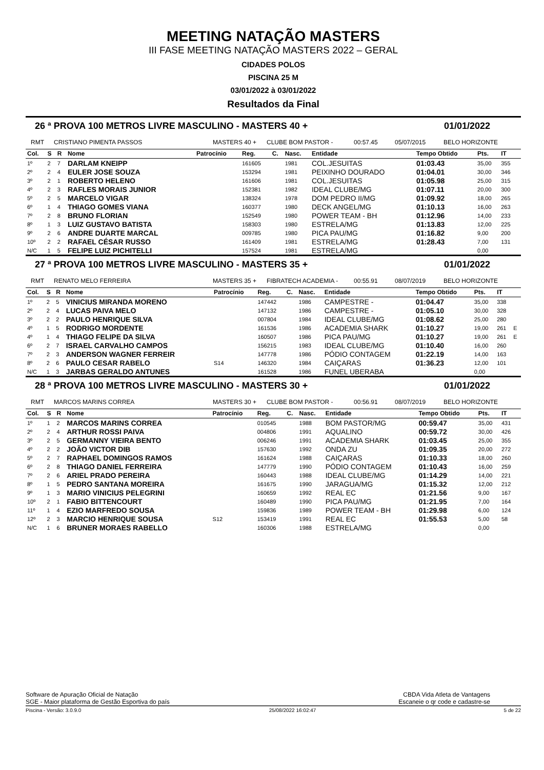MEETING NATAÇÃO MASTERS
III FASE MEETING NATAÇÃO MASTERS 2022 – GERAL
CIDADES POLOS
PISCINA 25 M
03/01/2022 à 03/01/2022
Resultados da Final
26 ª PROVA 100 METROS LIVRE MASCULINO - MASTERS 40 + 01/01/2022
RMT CRISTIANO PIMENTA PASSOS MASTERS 40 + CLUBE BOM PASTOR - 00:57.45 05/07/2015 BELO HORIZONTE
| Col. | S | R | Nome | Patrocínio | Reg. | C. | Nasc. | Entidade | Tempo Obtido | Pts. | IT | |
| --- | --- | --- | --- | --- | --- | --- | --- | --- | --- | --- | --- | --- |
| 1º | 2 | 7 | DARLAM KNEIPP | | 161605 | | 1981 | COL.JESUITAS | 01:03.43 | 35,00 | 355 | |
| 2º | 2 | 4 | EULER JOSE SOUZA | | 153294 | | 1981 | PEIXINHO DOURADO | 01:04.01 | 30,00 | 346 | |
| 3º | 2 | 1 | ROBERTO HELENO | | 161606 | | 1981 | COL.JESUITAS | 01:05.98 | 25,00 | 315 | |
| 4º | 2 | 3 | RAFLES MORAIS JUNIOR | | 152381 | | 1982 | IDEAL CLUBE/MG | 01:07.11 | 20,00 | 300 | |
| 5º | 2 | 5 | MARCELO VIGAR | | 138324 | | 1978 | DOM PEDRO II/MG | 01:09.92 | 18,00 | 265 | |
| 6º | 1 | 4 | THIAGO GOMES VIANA | | 160377 | | 1980 | DECK ANGEL/MG | 01:10.13 | 16,00 | 263 | |
| 7º | 2 | 8 | BRUNO FLORIAN | | 152549 | | 1980 | POWER TEAM - BH | 01:12.96 | 14,00 | 233 | |
| 8º | 1 | 3 | LUIZ GUSTAVO BATISTA | | 158303 | | 1980 | ESTRELA/MG | 01:13.83 | 12,00 | 225 | |
| 9º | 2 | 6 | ANDRE DUARTE MARCAL | | 009785 | | 1980 | PICA PAU/MG | 01:16.82 | 9,00 | 200 | |
| 10º | 2 | 2 | RAFAEL CÉSAR RUSSO | | 161409 | | 1981 | ESTRELA/MG | 01:28.43 | 7,00 | 131 | |
| N/C | 1 | 5 | FELIPE LUIZ PICHITELLI | | 157524 | | 1981 | ESTRELA/MG | | 0,00 | | |
27 ª PROVA 100 METROS LIVRE MASCULINO - MASTERS 35 + 01/01/2022
RMT RENATO MELO FERREIRA MASTERS 35 + FIBRATECH ACADEMIA - 00:55.91 08/07/2019 BELO HORIZONTE
| Col. | S | R | Nome | Patrocínio | Reg. | C. | Nasc. | Entidade | Tempo Obtido | Pts. | IT | |
| --- | --- | --- | --- | --- | --- | --- | --- | --- | --- | --- | --- | --- |
| 1º | 2 | 5 | VINICIUS MIRANDA MORENO | | 147442 | | 1986 | CAMPESTRE - | 01:04.47 | 35,00 | 338 | |
| 2º | 2 | 4 | LUCAS PAIVA MELO | | 147132 | | 1986 | CAMPESTRE - | 01:05.10 | 30,00 | 328 | |
| 3º | 2 | 2 | PAULO HENRIQUE SILVA | | 007804 | | 1984 | IDEAL CLUBE/MG | 01:08.62 | 25,00 | 280 | |
| 4º | 1 | 5 | RODRIGO MORDENTE | | 161536 | | 1986 | ACADEMIA SHARK | 01:10.27 | 19,00 | 261 | E |
| 4º | 1 | 4 | THIAGO FELIPE DA SILVA | | 160507 | | 1986 | PICA PAU/MG | 01:10.27 | 19,00 | 261 | E |
| 6º | 2 | 7 | ISRAEL CARVALHO CAMPOS | | 156215 | | 1983 | IDEAL CLUBE/MG | 01:10.40 | 16,00 | 260 | |
| 7º | 2 | 3 | ANDERSON WAGNER FERREIR | | 147778 | | 1986 | PÓDIO CONTAGEM | 01:22.19 | 14,00 | 163 | |
| 8º | 2 | 6 | PAULO CESAR RABELO | S14 | 146320 | | 1984 | CAIÇARAS | 01:36.23 | 12,00 | 101 | |
| N/C | 1 | 3 | JARBAS GERALDO ANTUNES | | 161528 | | 1986 | FUNEL UBERABA | | 0,00 | | |
28 ª PROVA 100 METROS LIVRE MASCULINO - MASTERS 30 + 01/01/2022
RMT MARCOS MARINS CORREA MASTERS 30 + CLUBE BOM PASTOR - 00:56.91 08/07/2019 BELO HORIZONTE
| Col. | S | R | Nome | Patrocínio | Reg. | C. | Nasc. | Entidade | Tempo Obtido | Pts. | IT | |
| --- | --- | --- | --- | --- | --- | --- | --- | --- | --- | --- | --- | --- |
| 1º | 1 | 2 | MARCOS MARINS CORREA | | 010545 | | 1988 | BOM PASTOR/MG | 00:59.47 | 35,00 | 431 | |
| 2º | 2 | 4 | ARTHUR ROSSI PAIVA | | 004806 | | 1991 | AQUALINO | 00:59.72 | 30,00 | 426 | |
| 3º | 2 | 5 | GERMANNY VIEIRA BENTO | | 006246 | | 1991 | ACADEMIA SHARK | 01:03.45 | 25,00 | 355 | |
| 4º | 2 | 2 | JOÃO VICTOR DIB | | 157630 | | 1992 | ONDA ZU | 01:09.35 | 20,00 | 272 | |
| 5º | 2 | 7 | RAPHAEL DOMINGOS RAMOS | | 161624 | | 1988 | CAIÇARAS | 01:10.33 | 18,00 | 260 | |
| 6º | 2 | 8 | THIAGO DANIEL FERREIRA | | 147779 | | 1990 | PÓDIO CONTAGEM | 01:10.43 | 16,00 | 259 | |
| 7º | 2 | 6 | ARIEL PRADO PEREIRA | | 160443 | | 1988 | IDEAL CLUBE/MG | 01:14.29 | 14,00 | 221 | |
| 8º | 1 | 5 | PEDRO SANTANA MOREIRA | | 161675 | | 1990 | JARAGUA/MG | 01:15.32 | 12,00 | 212 | |
| 9º | 1 | 3 | MARIO VINICIUS PELEGRINI | | 160659 | | 1992 | REAL EC | 01:21.56 | 9,00 | 167 | |
| 10º | 2 | 1 | FABIO BITTENCOURT | | 160489 | | 1990 | PICA PAU/MG | 01:21.95 | 7,00 | 164 | |
| 11º | 1 | 4 | EZIO MARFREDO SOUSA | | 159836 | | 1989 | POWER TEAM - BH | 01:29.98 | 6,00 | 124 | |
| 12º | 2 | 3 | MARCIO HENRIQUE SOUSA | S12 | 153419 | | 1991 | REAL EC | 01:55.53 | 5,00 | 58 | |
| N/C | 1 | 6 | BRUNER MORAES RABELLO | | 160306 | | 1988 | ESTRELA/MG | | 0,00 | | |
Software de Apuração Oficial de Natação
SGE - Maior plataforma de Gestão Esportiva do país
CBDA Vida Atleta de Vantagens
Escaneie o qr code e cadastre-se
Piscina - Versão: 3.0.9.0 25/08/2022 16:02:47 5 de 22